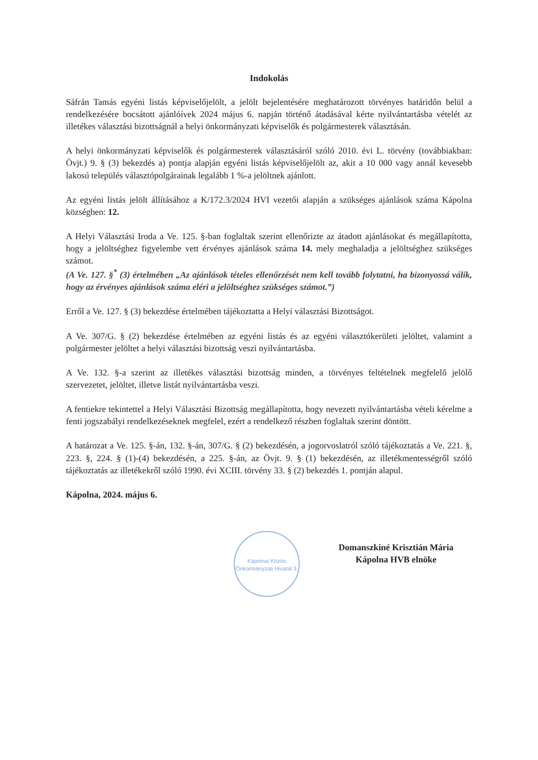Indokolás
Sáfrán Tamás egyéni listás képviselőjelölt, a jelölt bejelentésére meghatározott törvényes határidőn belül a rendelkezésére bocsátott ajánlóívek 2024 május 6. napján történő átadásával kérte nyilvántartásba vételét az illetékes választási bizottságnál a helyi önkormányzati képviselők és polgármesterek választásán.
A helyi önkormányzati képviselők és polgármesterek választásáról szóló 2010. évi L. törvény (továbbiakban: Övjt.) 9. § (3) bekezdés a) pontja alapján egyéni listás képviselőjelölt az, akit a 10 000 vagy annál kevesebb lakosú település választópolgárainak legalább 1 %-a jelöltnek ajánlott.
Az egyéni listás jelölt állításához a K/172.3/2024 HVI vezetői alapján a szükséges ajánlások száma Kápolna községben: 12.
A Helyi Választási Iroda a Ve. 125. §-ban foglaltak szerint ellenőrizte az átadott ajánlásokat és megállapította, hogy a jelöltséghez figyelembe vett érvényes ajánlások száma 14. mely meghaladja a jelöltséghez szükséges számot.
(A Ve. 127. §<sup>*</sup> (3) értelmében „Az ajánlások tételes ellenőrzését nem kell tovább folytatni, ha bizonyossá válik, hogy az érvényes ajánlások száma eléri a jelöltséghez szükséges számot.”)
Erről a Ve. 127. § (3) bekezdése értelmében tájékoztatta a Helyi választási Bizottságot.
A Ve. 307/G. § (2) bekezdése értelmében az egyéni listás és az egyéni választókerületi jelöltet, valamint a polgármester jelöltet a helyi választási bizottság veszi nyilvántartásba.
A Ve. 132. §-a szerint az illetékes választási bizottság minden, a törvényes feltételnek megfelelő jelölő szervezetet, jelöltet, illetve listát nyilvántartásba veszi.
A fentiekre tekintettel a Helyi Választási Bizottság megállapította, hogy nevezett nyilvántartásba vételi kérelme a fenti jogszabályi rendelkezéseknek megfelel, ezért a rendelkező részben foglaltak szerint döntött.
A határozat a Ve. 125. §-án, 132. §-án, 307/G. § (2) bekezdésén, a jogorvoslatról szóló tájékoztatás a Ve. 221. §, 223. §, 224. § (1)-(4) bekezdésén, a 225. §-án, az Övjt. 9. § (1) bekezdésén, az illetékmentességről szóló tájékoztatás az illetékekről szóló 1990. évi XCIII. törvény 33. § (2) bekezdés 1. pontján alapul.
Kápolna, 2024. május 6.
Kápolnai Közös Önkormányzati Hivatal 3.
Domanszkiné Krisztián Mária
Kápolna HVB elnöke